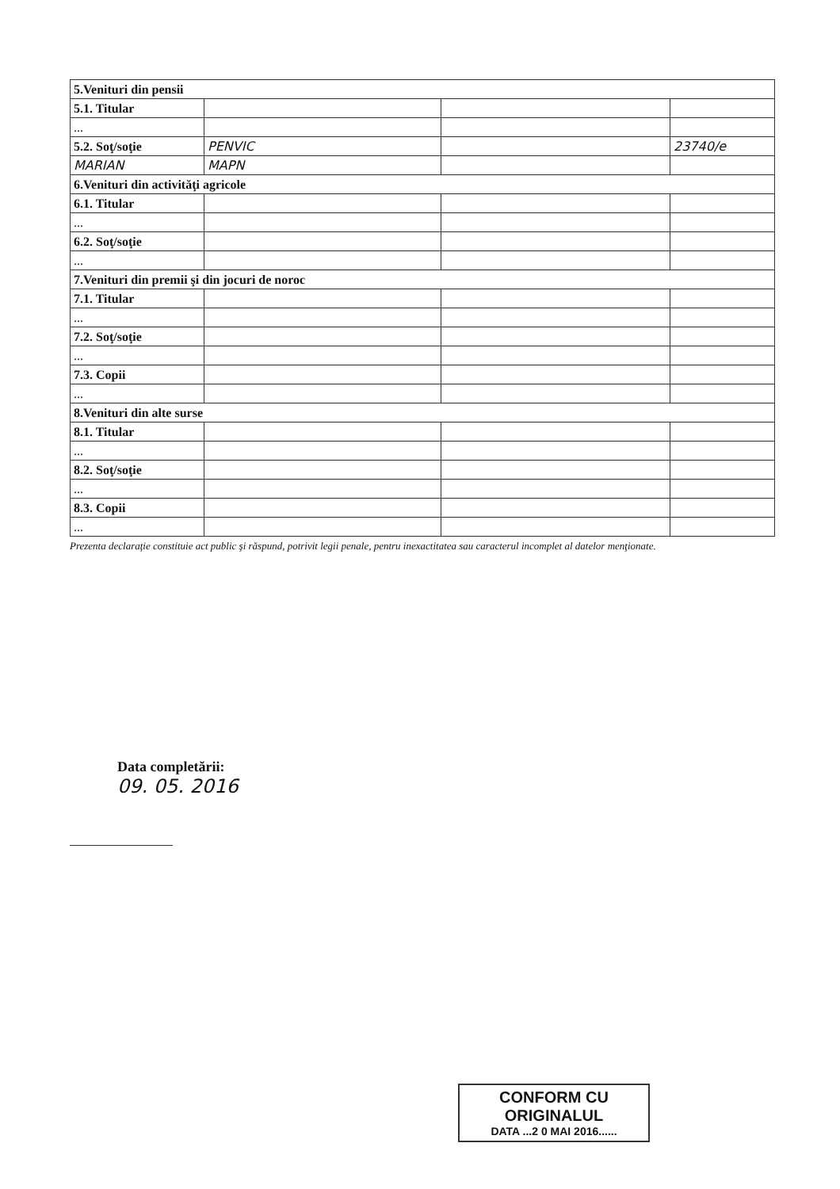| 5.Venituri din pensii | | | |
| 5.1. Titular | | | |
| ... | | | |
| 5.2. Soţ/soţie | PENVIC | | 23740/e |
| MARIAN | MAPN | | |
| 6.Venituri din activităţi agricole | | | |
| 6.1. Titular | | | |
| ... | | | |
| 6.2. Soţ/soţie | | | |
| ... | | | |
| 7.Venituri din premii şi din jocuri de noroc | | | |
| 7.1. Titular | | | |
| ... | | | |
| 7.2. Soţ/soţie | | | |
| ... | | | |
| 7.3. Copii | | | |
| ... | | | |
| 8.Venituri din alte surse | | | |
| 8.1. Titular | | | |
| ... | | | |
| 8.2. Soţ/soţie | | | |
| ... | | | |
| 8.3. Copii | | | |
| ... | | | |
Prezenta declaraţie constituie act public şi răspund, potrivit legii penale, pentru inexactitatea sau caracterul incomplet al datelor menţionate.
Data completării:
09. 05. 2016
CONFORM CU
ORIGINALUL
DATA ...2 0 MAI 2016......